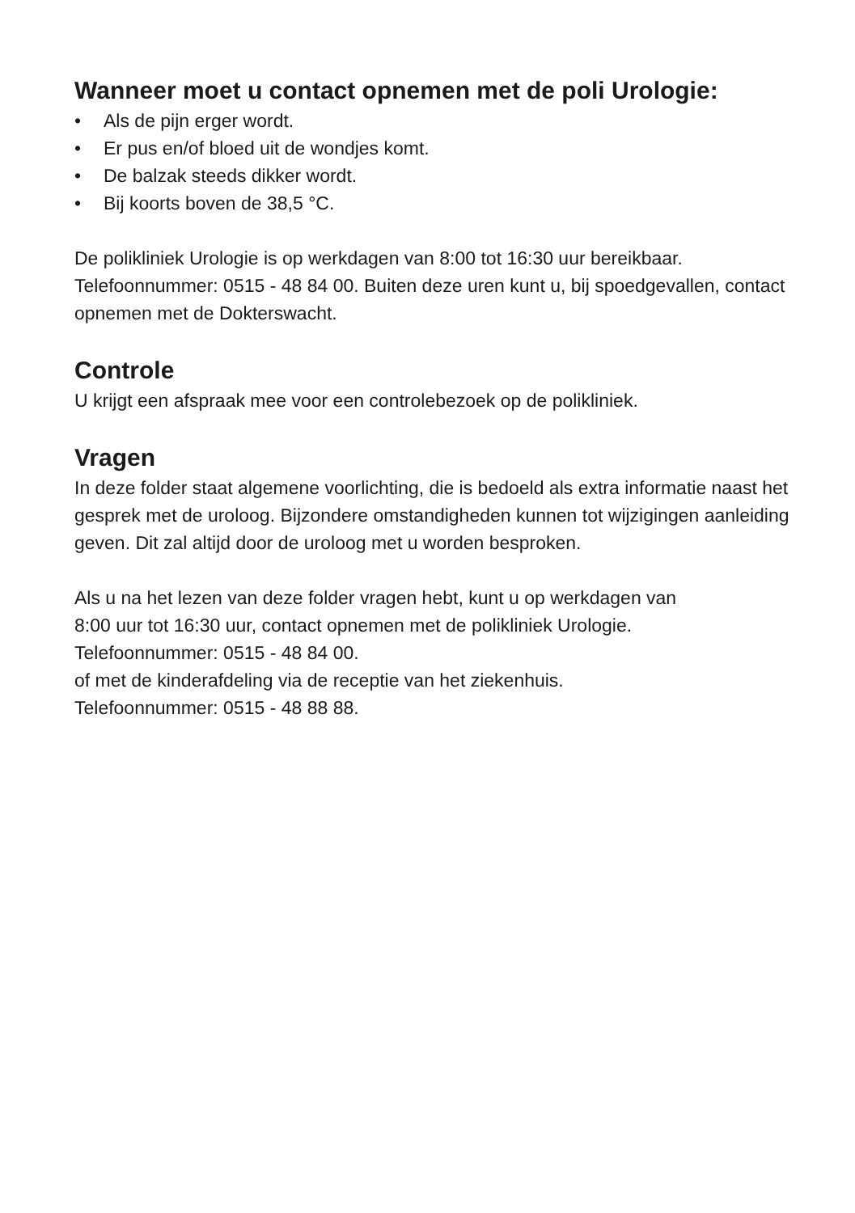Wanneer moet u contact opnemen met de poli Urologie:
• Als de pijn erger wordt.
• Er pus en/of bloed uit de wondjes komt.
• De balzak steeds dikker wordt.
• Bij koorts boven de 38,5 °C.
De polikliniek Urologie is op werkdagen van 8:00 tot 16:30 uur bereikbaar. Telefoonnummer: 0515 - 48 84 00. Buiten deze uren kunt u, bij spoedgevallen, contact opnemen met de Dokterswacht.
Controle
U krijgt een afspraak mee voor een controlebezoek op de polikliniek.
Vragen
In deze folder staat algemene voorlichting, die is bedoeld als extra informatie naast het gesprek met de uroloog. Bijzondere omstandigheden kunnen tot wijzigingen aanleiding geven. Dit zal altijd door de uroloog met u worden besproken.
Als u na het lezen van deze folder vragen hebt, kunt u op werkdagen van
8:00 uur tot 16:30 uur, contact opnemen met de polikliniek Urologie.
Telefoonnummer: 0515 - 48 84 00.
of met de kinderafdeling via de receptie van het ziekenhuis.
Telefoonnummer: 0515 - 48 88 88.